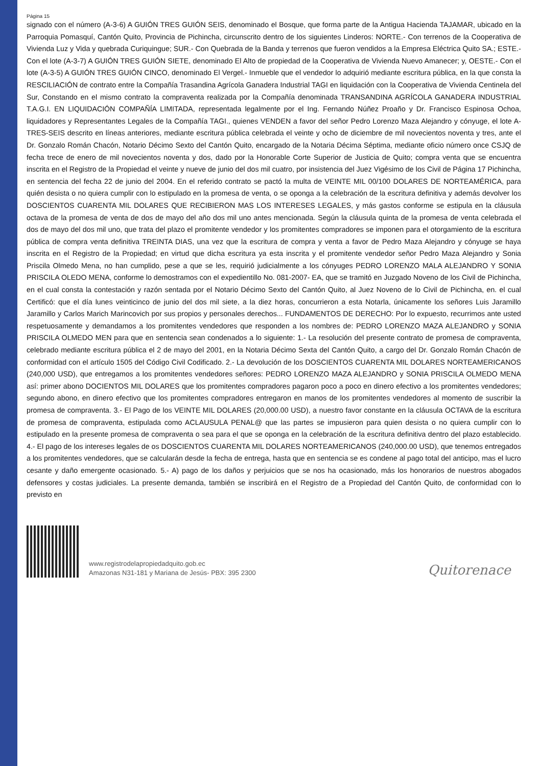Página 15
signado con el número (A-3-6) A GUIÓN TRES GUIÓN SEIS, denominado el Bosque, que forma parte de la Antigua Hacienda TAJAMAR, ubicado en la Parroquia Pomasquí, Cantón Quito, Provincia de Pichincha, circunscrito dentro de los siguientes Linderos: NORTE.- Con terrenos de la Cooperativa de Vivienda Luz y Vida y quebrada Curiquingue; SUR.- Con Quebrada de la Banda y terrenos que fueron vendidos a la Empresa Eléctrica Quito SA.; ESTE.- Con el lote (A-3-7) A GUIÓN TRES GUIÓN SIETE, denominado El Alto de propiedad de la Cooperativa de Vivienda Nuevo Amanecer; y, OESTE.- Con el lote (A-3-5) A GUIÓN TRES GUIÓN CINCO, denominado El Vergel.- Inmueble que el vendedor lo adquirió mediante escritura pública, en la que consta la RESCILIACIÓN de contrato entre la Compañía Trasandina Agrícola Ganadera Industrial TAGI en liquidación con la Cooperativa de Vivienda Centinela del Sur, Constando en el mismo contrato la compraventa realizada por la Compañía denominada TRANSANDINA AGRÍCOLA GANADERA INDUSTRIAL T.A.G.I. EN LIQUIDACIÓN COMPAÑÍA LIMITADA, representada legalmente por el Ing. Fernando Núñez Proaño y Dr. Francisco Espinosa Ochoa, liquidadores y Representantes Legales de la Compañía TAGI., quienes VENDEN a favor del señor Pedro Lorenzo Maza Alejandro y cónyuge, el lote A-TRES-SEIS descrito en líneas anteriores, mediante escritura pública celebrada el veinte y ocho de diciembre de mil novecientos noventa y tres, ante el Dr. Gonzalo Román Chacón, Notario Décimo Sexto del Cantón Quito, encargado de la Notaria Décima Séptima, mediante oficio número once CSJQ de fecha trece de enero de mil novecientos noventa y dos, dado por la Honorable Corte Superior de Justicia de Quito; compra venta que se encuentra inscrita en el Registro de la Propiedad el veinte y nueve de junio del dos mil cuatro, por insistencia del Juez Vigésimo de los Civil de Página 17 Pichincha, en sentencia del fecha 22 de junio del 2004. En el referido contrato se pactó la multa de VEINTE MIL 00/100 DOLARES DE NORTEAMÉRICA, para quién desista o no quiera cumplir con lo estipulado en la promesa de venta, o se oponga a la celebración de la escritura definitiva y además devolver los DOSCIENTOS CUARENTA MIL DOLARES QUE RECIBIERON MAS LOS INTERESES LEGALES, y más gastos conforme se estipula en la cláusula octava de la promesa de venta de dos de mayo del año dos mil uno antes mencionada. Según la cláusula quinta de la promesa de venta celebrada el dos de mayo del dos mil uno, que trata del plazo el promitente vendedor y los promitentes compradores se imponen para el otorgamiento de la escritura pública de compra venta definitiva TREINTA DIAS, una vez que la escritura de compra y venta a favor de Pedro Maza Alejandro y cónyuge se haya inscrita en el Registro de la Propiedad; en virtud que dicha escritura ya esta inscrita y el promitente vendedor señor Pedro Maza Alejandro y Sonia Priscila Olmedo Mena, no han cumplido, pese a que se les, requirió judicialmente a los cónyuges PEDRO LORENZO MALA ALEJANDRO Y SONIA PRISCILA OLEDO MENA, conforme lo demostramos con el expedientillo No. 081-2007- EA, que se tramitó en Juzgado Noveno de los Civil de Pichincha, en el cual consta la contestación y razón sentada por el Notario Décimo Sexto del Cantón Quito, al Juez Noveno de lo Civil de Pichincha, en. el cual Certificó: que el día lunes veinticinco de junio del dos mil siete, a la diez horas, concurrieron a esta Notarla, únicamente los señores Luis Jaramillo Jaramillo y Carlos Marich Marincovich por sus propios y personales derechos... FUNDAMENTOS DE DERECHO: Por lo expuesto, recurrimos ante usted respetuosamente y demandamos a los promitentes vendedores que responden a los nombres de: PEDRO LORENZO MAZA ALEJANDRO y SONIA PRISCILA OLMEDO MEN para que en sentencia sean condenados a lo siguiente: 1.- La resolución del presente contrato de promesa de compraventa, celebrado mediante escritura pública el 2 de mayo del 2001, en la Notaria Décimo Sexta del Cantón Quito, a cargo del Dr. Gonzalo Román Chacón de conformidad con el artículo 1505 del Código Civil Codificado. 2.- La devolución de los DOSCIENTOS CUARENTA MIL DOLARES NORTEAMERICANOS (240,000 USD), que entregamos a los promitentes vendedores señores: PEDRO LORENZO MAZA ALEJANDRO y SONIA PRISCILA OLMEDO MENA así: primer abono DOCIENTOS MIL DOLARES que los promitentes compradores pagaron poco a poco en dinero efectivo a los promitentes vendedores; segundo abono, en dinero efectivo que los promitentes compradores entregaron en manos de los promitentes vendedores al momento de suscribir la promesa de compraventa. 3.- El Pago de los VEINTE MIL DOLARES (20,000.00 USD), a nuestro favor constante en la cláusula OCTAVA de la escritura de promesa de compraventa, estipulada como ACLAUSULA PENAL@ que las partes se impusieron para quien desista o no quiera cumplir con lo estipulado en la presente promesa de compraventa o sea para el que se oponga en la celebración de la escritura definitiva dentro del plazo establecido. 4.- El pago de los intereses legales de os DOSCIENTOS CUARENTA MIL DOLARES NORTEAMERICANOS (240,000.00 USD), que tenemos entregados a los promitentes vendedores, que se calcularán desde la fecha de entrega, hasta que en sentencia se es condene al pago total del anticipo, mas el lucro cesante y daño emergente ocasionado. 5.- A) pago de los daños y perjuicios que se nos ha ocasionado, más los honorarios de nuestros abogados defensores y costas judiciales. La presente demanda, también se inscribirá en el Registro de a Propiedad del Cantón Quito, de conformidad con lo previsto en
www.registrodelapropiedadquito.gob.ec
Amazonas N31-181 y Mariana de Jesús- PBX: 395 2300
Quitorenace